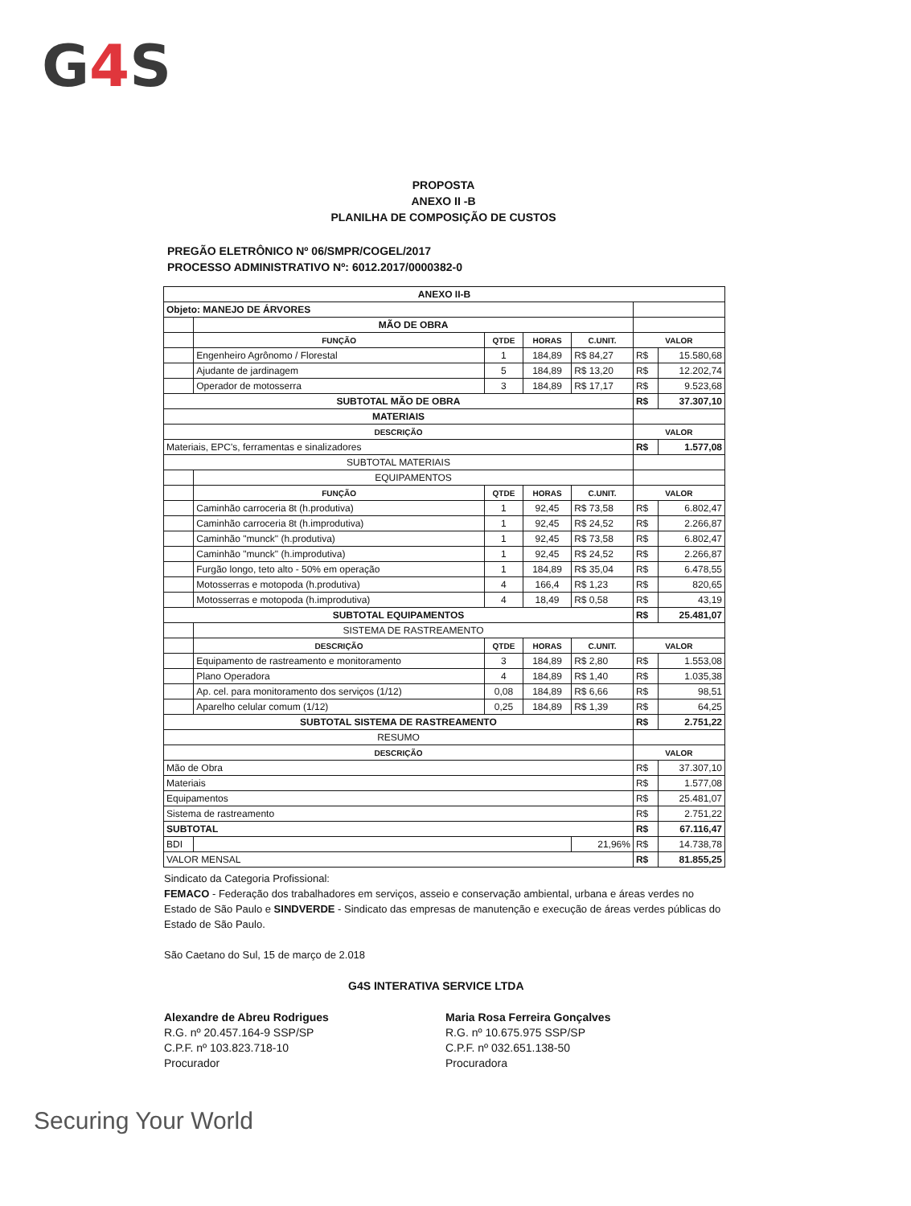G4 S
PROPOSTA
ANEXO II -B
PLANILHA DE COMPOSIÇÃO DE CUSTOS
PREGÃO ELETRÔNICO Nº 06/SMPR/COGEL/2017
PROCESSO ADMINISTRATIVO Nº: 6012.2017/0000382-0
| ANEXO II-B | | | | | | |
| Objeto: MANEJO DE ÁRVORES | | | | | | |
| | MÃO DE OBRA | | | | | |
| | FUNÇÃO | QTDE | HORAS | C.UNIT. | VALOR | |
| | Engenheiro Agrônomo / Florestal | 1 | 184,89 | R$ 84,27 | R$ | 15.580,68 |
| | Ajudante de jardinagem | 5 | 184,89 | R$ 13,20 | R$ | 12.202,74 |
| | Operador de motosserra | 3 | 184,89 | R$ 17,17 | R$ | 9.523,68 |
| SUBTOTAL MÃO DE OBRA | | | | | R$ | 37.307,10 |
| MATERIAIS | | | | | | |
| DESCRIÇÃO | | | | | VALOR | |
| Materiais, EPC's, ferramentas e sinalizadores | | | | | R$ | 1.577,08 |
| SUBTOTAL MATERIAIS | | | | | | |
| | EQUIPAMENTOS | | | | | |
| | FUNÇÃO | QTDE | HORAS | C.UNIT. | VALOR | |
| | Caminhão carroceria 8t (h.produtiva) | 1 | 92,45 | R$ 73,58 | R$ | 6.802,47 |
| | Caminhão carroceria 8t (h.improdutiva) | 1 | 92,45 | R$ 24,52 | R$ | 2.266,87 |
| | Caminhão "munck" (h.produtiva) | 1 | 92,45 | R$ 73,58 | R$ | 6.802,47 |
| | Caminhão "munck" (h.improdutiva) | 1 | 92,45 | R$ 24,52 | R$ | 2.266,87 |
| | Furgão longo, teto alto - 50% em operação | 1 | 184,89 | R$ 35,04 | R$ | 6.478,55 |
| | Motosserras e motopoda (h.produtiva) | 4 | 166,4 | R$ 1,23 | R$ | 820,65 |
| | Motosserras e motopoda (h.improdutiva) | 4 | 18,49 | R$ 0,58 | R$ | 43,19 |
| SUBTOTAL EQUIPAMENTOS | | | | | R$ | 25.481,07 |
| | SISTEMA DE RASTREAMENTO | | | | | |
| | DESCRIÇÃO | QTDE | HORAS | C.UNIT. | VALOR | |
| | Equipamento de rastreamento e monitoramento | 3 | 184,89 | R$ 2,80 | R$ | 1.553,08 |
| | Plano Operadora | 4 | 184,89 | R$ 1,40 | R$ | 1.035,38 |
| | Ap. cel. para monitoramento dos serviços (1/12) | 0,08 | 184,89 | R$ 6,66 | R$ | 98,51 |
| | Aparelho celular comum (1/12) | 0,25 | 184,89 | R$ 1,39 | R$ | 64,25 |
| SUBTOTAL SISTEMA DE RASTREAMENTO | | | | | R$ | 2.751,22 |
| RESUMO | | | | | | |
| DESCRIÇÃO | | | | | VALOR | |
| Mão de Obra | | | | | R$ | 37.307,10 |
| Materiais | | | | | R$ | 1.577,08 |
| Equipamentos | | | | | R$ | 25.481,07 |
| Sistema de rastreamento | | | | | R$ | 2.751,22 |
| SUBTOTAL | | | | | R$ | 67.116,47 |
| BDI | | | | 21,96% | R$ | 14.738,78 |
| VALOR MENSAL | | | | | R$ | 81.855,25 |
Sindicato da Categoria Profissional:
FEMACO - Federação dos trabalhadores em serviços, asseio e conservação ambiental, urbana e áreas verdes no Estado de São Paulo e SINDVERDE - Sindicato das empresas de manutenção e execução de áreas verdes públicas do Estado de São Paulo.
São Caetano do Sul, 15 de março de 2.018
G4S INTERATIVA SERVICE LTDA
Alexandre de Abreu Rodrigues
R.G. nº 20.457.164-9 SSP/SP
C.P.F. nº 103.823.718-10
Procurador
Maria Rosa Ferreira Gonçalves
R.G. nº 10.675.975 SSP/SP
C.P.F. nº 032.651.138-50
Procuradora
Securing Your World